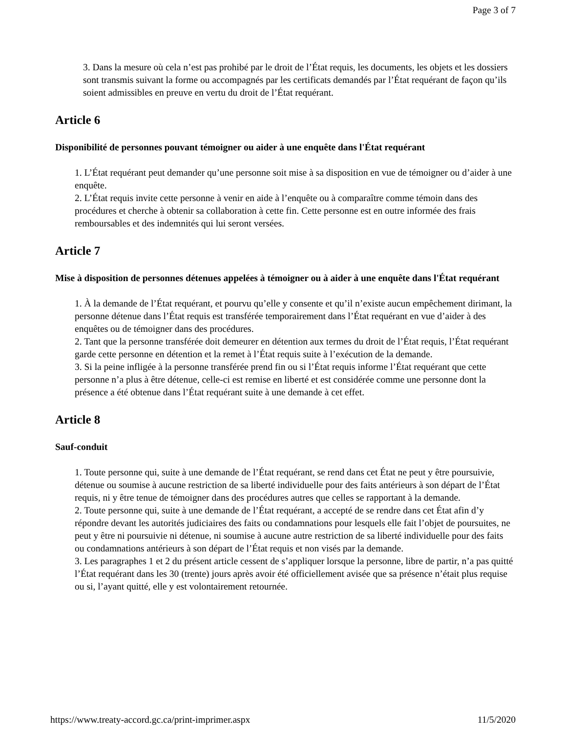Page 3 of 7
3. Dans la mesure où cela n’est pas prohibé par le droit de l’État requis, les documents, les objets et les dossiers sont transmis suivant la forme ou accompagnés par les certificats demandés par l’État requérant de façon qu’ils soient admissibles en preuve en vertu du droit de l’État requérant.
Article 6
Disponibilité de personnes pouvant témoigner ou aider à une enquête dans l'État requérant
1. L’État requérant peut demander qu’une personne soit mise à sa disposition en vue de témoigner ou d’aider à une enquête.
2. L’État requis invite cette personne à venir en aide à l’enquête ou à comparaître comme témoin dans des procédures et cherche à obtenir sa collaboration à cette fin. Cette personne est en outre informée des frais remboursables et des indemnités qui lui seront versées.
Article 7
Mise à disposition de personnes détenues appelées à témoigner ou à aider à une enquête dans l'État requérant
1. À la demande de l’État requérant, et pourvu qu’elle y consente et qu’il n’existe aucun empêchement dirimant, la personne détenue dans l’État requis est transférée temporairement dans l’État requérant en vue d’aider à des enquêtes ou de témoigner dans des procédures.
2. Tant que la personne transférée doit demeurer en détention aux termes du droit de l’État requis, l’État requérant garde cette personne en détention et la remet à l’État requis suite à l’exécution de la demande.
3. Si la peine infligée à la personne transférée prend fin ou si l’État requis informe l’État requérant que cette personne n’a plus à être détenue, celle-ci est remise en liberté et est considérée comme une personne dont la présence a été obtenue dans l’État requérant suite à une demande à cet effet.
Article 8
Sauf-conduit
1. Toute personne qui, suite à une demande de l’État requérant, se rend dans cet État ne peut y être poursuivie, détenue ou soumise à aucune restriction de sa liberté individuelle pour des faits antérieurs à son départ de l’État requis, ni y être tenue de témoigner dans des procédures autres que celles se rapportant à la demande.
2. Toute personne qui, suite à une demande de l’État requérant, a accepté de se rendre dans cet État afin d’y répondre devant les autorités judiciaires des faits ou condamnations pour lesquels elle fait l’objet de poursuites, ne peut y être ni poursuivie ni détenue, ni soumise à aucune autre restriction de sa liberté individuelle pour des faits ou condamnations antérieurs à son départ de l’État requis et non visés par la demande.
3. Les paragraphes 1 et 2 du présent article cessent de s’appliquer lorsque la personne, libre de partir, n’a pas quitté l’État requérant dans les 30 (trente) jours après avoir été officiellement avisée que sa présence n’était plus requise ou si, l’ayant quitté, elle y est volontairement retournée.
https://www.treaty-accord.gc.ca/print-imprimer.aspx 11/5/2020